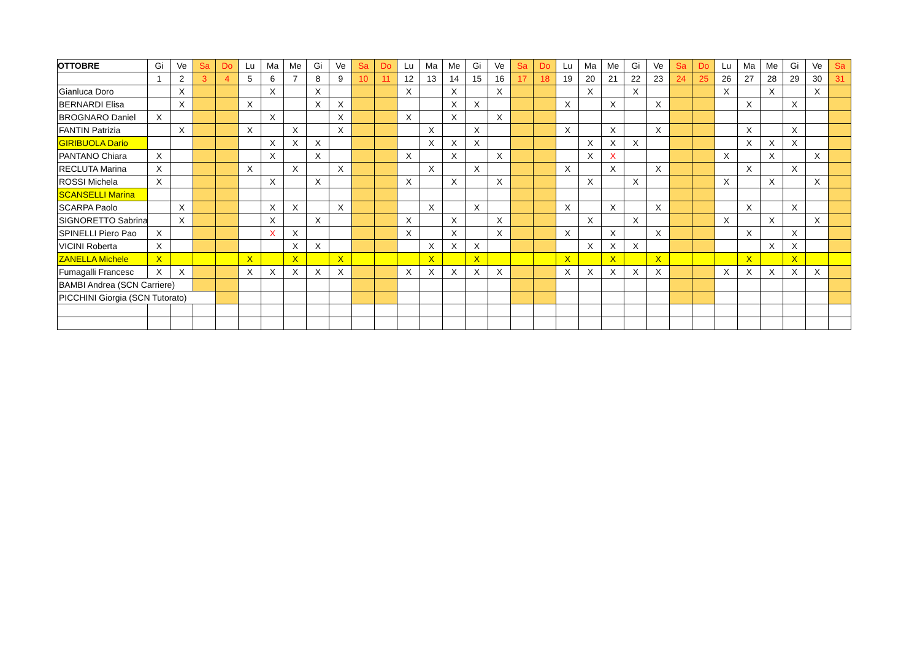| OTTOBRE | Gi | Ve | Sa | Do | Lu | Ma | Me | Gi | Ve | Sa | Do | Lu | Ma | Me | Gi | Ve | Sa | Do | Lu | Ma | Me | Gi | Ve | Sa | Do | Lu | Ma | Me | Gi | Ve | Sa |
| --- | --- | --- | --- | --- | --- | --- | --- | --- | --- | --- | --- | --- | --- | --- | --- | --- | --- | --- | --- | --- | --- | --- | --- | --- | --- | --- | --- | --- | --- | --- | --- |
| | 1 | 2 | 3 | 4 | 5 | 6 | 7 | 8 | 9 | 10 | 11 | 12 | 13 | 14 | 15 | 16 | 17 | 18 | 19 | 20 | 21 | 22 | 23 | 24 | 25 | 26 | 27 | 28 | 29 | 30 | 31 |
| Gianluca Doro | | X | | | | X | | X | | | | X | | X | | X | | | | X | | X | | | | X | | X | | X | |
| BERNARDI Elisa | | X | | | X | | | X | X | | | | | X | X | | | | X | | X | | X | | | | X | | X | | |
| BROGNARO Daniel | X | | | | | X | | | X | | | X | | X | | X | | | | | | | | | | | | | | | |
| FANTIN Patrizia | | X | | | X | | X | | X | | | | X | | X | | | | X | | X | | X | | | | X | | X | | |
| GIRIBUOLA Dario | | | | | | X | X | X | | | | | X | X | X | | | | | X | X | X | | | | | X | X | X | | |
| PANTANO Chiara | X | | | | | X | | X | | | | X | | X | | X | | | | X | X | | | | | X | | X | | X | |
| RECLUTA Marina | X | | | | X | | X | | X | | | | X | | X | | | | X | | X | | X | | | | X | | X | | |
| ROSSI Michela | X | | | | | X | | X | | | | X | | X | | X | | | | X | | X | | | | X | | X | | X | |
| SCANSELLI Marina | | | | | | | | | | | | | | | | | | | | | | | | | | | | | | | |
| SCARPA Paolo | | X | | | | X | X | | X | | | | X | | X | | | | X | | X | | X | | | | X | | X | | |
| SIGNORETTO Sabrina | | X | | | | X | | X | | | | X | | X | | X | | | | X | | X | | | | X | | X | | X | |
| SPINELLI Piero Pao | X | | | | | X | X | | | | | X | | X | | X | | | X | | X | | X | | | | X | | X | | |
| VICINI Roberta | X | | | | | | X | X | | | | | X | X | X | | | | | X | X | X | | | | | | X | X | | |
| ZANELLA Michele | X | | | | X | | X | | X | | | | X | | X | | | | X | | X | | X | | | | X | | X | | |
| Fumagalli Francesc | X | X | | | X | X | X | X | X | | | X | X | X | X | X | | | X | X | X | X | X | | | X | X | X | X | X | |
| BAMBI Andrea (SCN Carriere) | | | | | | | | | | | | | | | | | | | | | | | | | | | | | | | |
| PICCHINI Giorgia (SCN Tutorato) | | | | | | | | | | | | | | | | | | | | | | | | | | | | | | | |